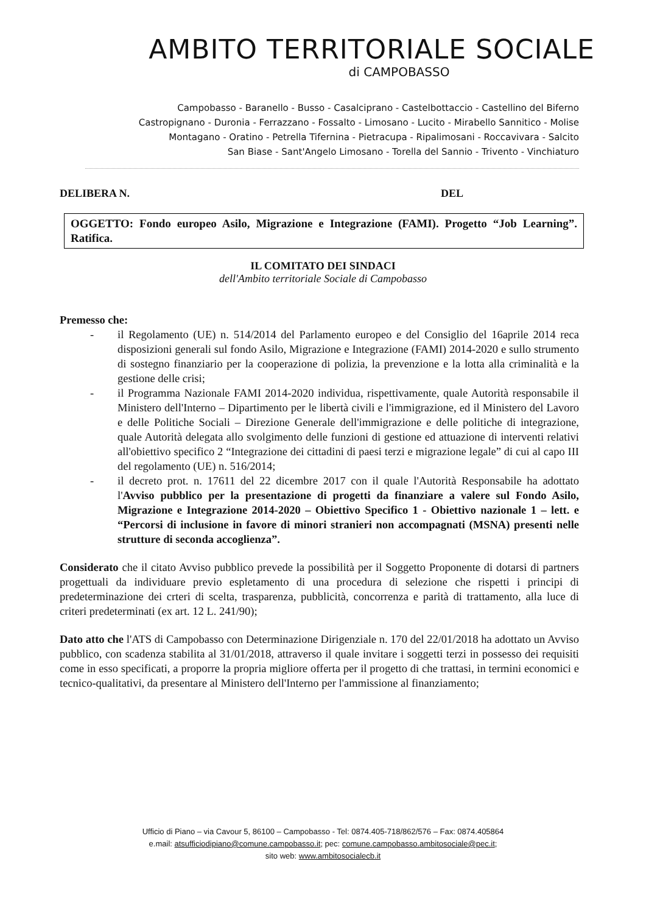AMBITO TERRITORIALE SOCIALE
di CAMPOBASSO
Campobasso - Baranello - Busso - Casalciprano - Castelbottaccio - Castellino del Biferno
Castropignano - Duronia - Ferrazzano - Fossalto - Limosano - Lucito - Mirabello Sannitico - Molise
Montagano - Oratino - Petrella Tifernina - Pietracupa - Ripalimosani - Roccavivara - Salcito
San Biase - Sant'Angelo Limosano - Torella del Sannio - Trivento - Vinchiaturo
DELIBERA N. DEL
OGGETTO: Fondo europeo Asilo, Migrazione e Integrazione (FAMI). Progetto “Job Learning”. Ratifica.
IL COMITATO DEI SINDACI
dell'Ambito territoriale Sociale di Campobasso
Premesso che:
- il Regolamento (UE) n. 514/2014 del Parlamento europeo e del Consiglio del 16aprile 2014 reca disposizioni generali sul fondo Asilo, Migrazione e Integrazione (FAMI) 2014-2020 e sullo strumento di sostegno finanziario per la cooperazione di polizia, la prevenzione e la lotta alla criminalità e la gestione delle crisi;
- il Programma Nazionale FAMI 2014-2020 individua, rispettivamente, quale Autorità responsabile il Ministero dell'Interno – Dipartimento per le libertà civili e l'immigrazione, ed il Ministero del Lavoro e delle Politiche Sociali – Direzione Generale dell'immigrazione e delle politiche di integrazione, quale Autorità delegata allo svolgimento delle funzioni di gestione ed attuazione di interventi relativi all'obiettivo specifico 2 “Integrazione dei cittadini di paesi terzi e migrazione legale” di cui al capo III del regolamento (UE) n. 516/2014;
- il decreto prot. n. 17611 del 22 dicembre 2017 con il quale l'Autorità Responsabile ha adottato l'Avviso pubblico per la presentazione di progetti da finanziare a valere sul Fondo Asilo, Migrazione e Integrazione 2014-2020 – Obiettivo Specifico 1 - Obiettivo nazionale 1 – lett. e “Percorsi di inclusione in favore di minori stranieri non accompagnati (MSNA) presenti nelle strutture di seconda accoglienza”.
Considerato che il citato Avviso pubblico prevede la possibilità per il Soggetto Proponente di dotarsi di partners progettuali da individuare previo espletamento di una procedura di selezione che rispetti i principi di predeterminazione dei crteri di scelta, trasparenza, pubblicità, concorrenza e parità di trattamento, alla luce di criteri predeterminati (ex art. 12 L. 241/90);
Dato atto che l'ATS di Campobasso con Determinazione Dirigenziale n. 170 del 22/01/2018 ha adottato un Avviso pubblico, con scadenza stabilita al 31/01/2018, attraverso il quale invitare i soggetti terzi in possesso dei requisiti come in esso specificati, a proporre la propria migliore offerta per il progetto di che trattasi, in termini economici e tecnico-qualitativi, da presentare al Ministero dell'Interno per l'ammissione al finanziamento;
Ufficio di Piano – via Cavour 5, 86100 – Campobasso - Tel: 0874.405-718/862/576 – Fax: 0874.405864
e.mail: atsufficiodipiano@comune.campobasso.it; pec: comune.campobasso.ambitosociale@pec.it;
sito web: www.ambitosocialecb.it